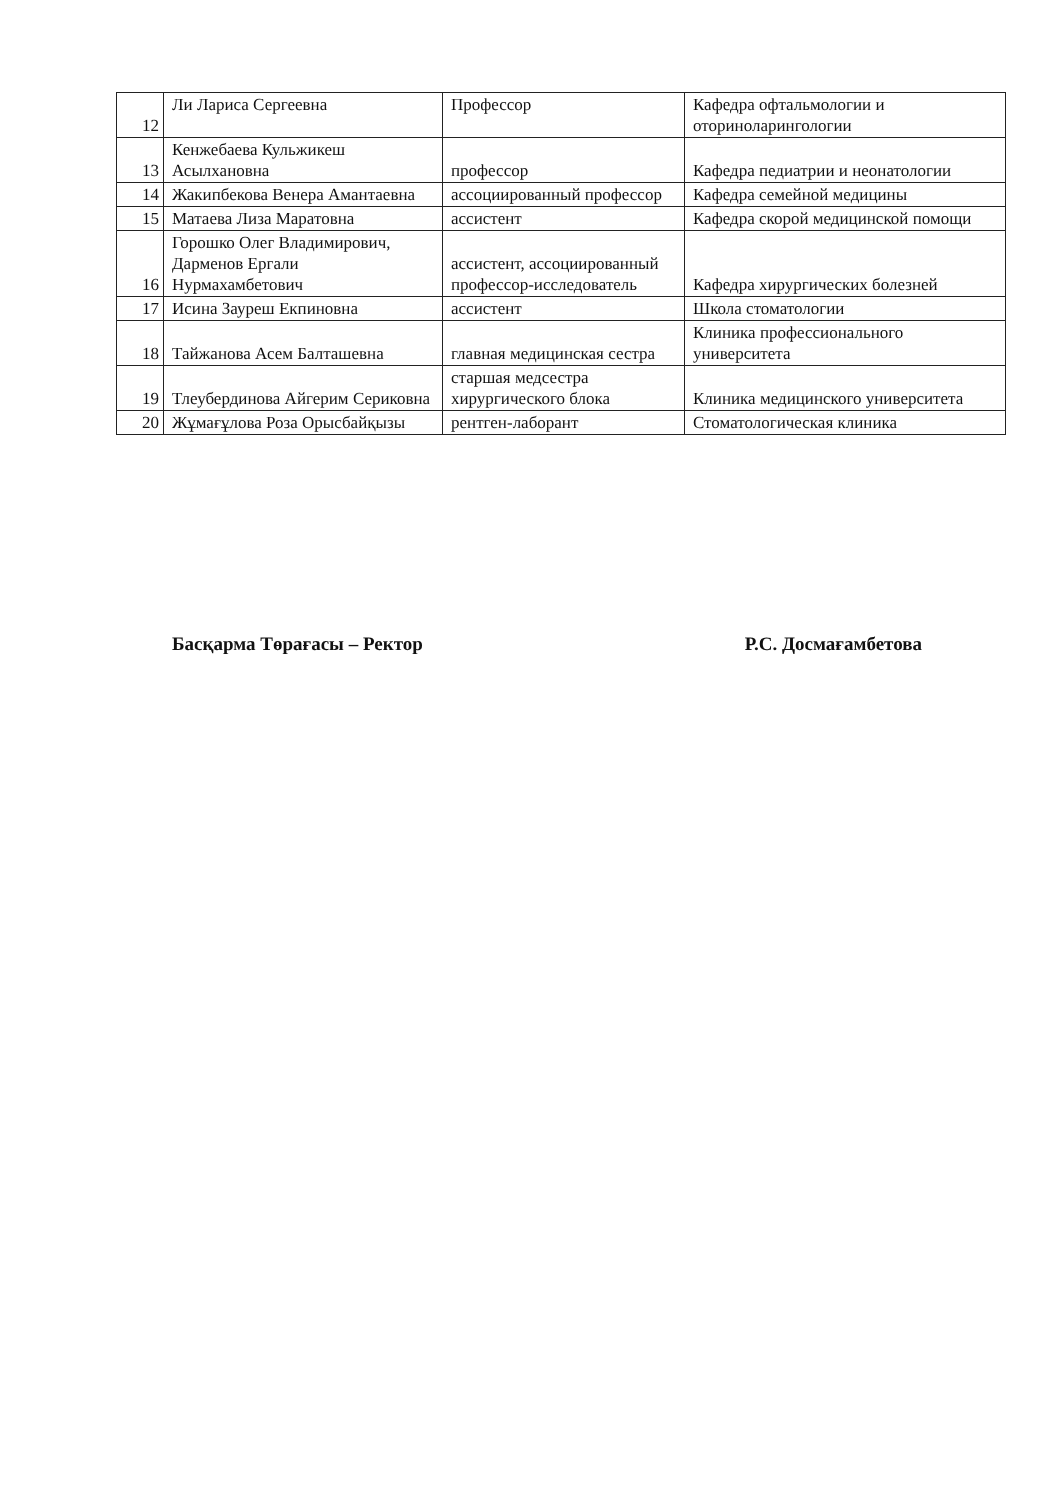| 12 | Ли Лариса Сергеевна | Профессор | Кафедра офтальмологии и оториноларингологии |
| 13 | Кенжебаева Кульжикеш Асылхановна | профессор | Кафедра педиатрии и неонатологии |
| 14 | Жакипбекова Венера Амантаевна | ассоциированный профессор | Кафедра семейной медицины |
| 15 | Матаева Лиза Маратовна | ассистент | Кафедра скорой медицинской помощи |
| 16 | Горошко Олег Владимирович, Дарменов Ергали Нурмахамбетович | ассистент, ассоциированный профессор-исследователь | Кафедра хирургических болезней |
| 17 | Исина Зауреш Екпиновна | ассистент | Школа стоматологии |
| 18 | Тайжанова Асем Балташевна | главная медицинская сестра | Клиника профессионального университета |
| 19 | Тлеубердинова Айгерим Сериковна | старшая медсестра хирургического блока | Клиника медицинского университета |
| 20 | Жұмағұлова Роза Орысбайқызы | рентген-лаборант | Стоматологическая клиника |
Басқарма Төрағасы – Ректор Р.С. Досмағамбетова